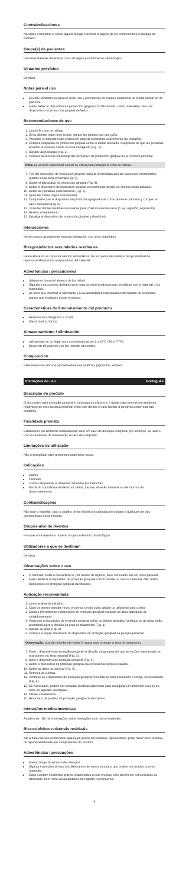Contraindicaciones
No utilice el material si existe alguna alergia conocida a alguno de los componentes o alergias de contacto.
Grupo(s) de pacientes
Personas tratadas durante el curso de algún procedimiento odontológico.
Usuarios previstos
Dentista
Notas para el uso
El DMG MiniDam es para un único uso y por motivos de higiene solamente se puede utilizar en un paciente.
Evitar dañar el dispositivo de protección gingival con hilo dental u otros materiales. No usar dispositivos de protección gingival dañados.
Recomendaciones de uso
1. Limpie la zona de trabajo.
2. Si los dientes están muy juntos: separe los dientes con una cuña.
3. Preestire el dispositivo de protección gingival separando suavemente las pestañas.
4. Coloque el aparato de protección gingival sobre el diente afectado. Asegúrese de que las pestañas apunten la zona en donde se está trabajando (Fig. 1).
5. Separe las pestañas (Fig. 2).
6. Coloque la sección interdental del dispositivo de protección gingival en la posición proximal.
Nota: La sección interdental central se utiliza para proteger la zona de trabajo.
7. Tire del dispositivo de protección gingival hacia la encía hasta que las secciones interdentales queden en la zona proximal (Fig. 3).
8. Suelte el dispositivo de protección gingival (Fig. 4).
9. Doble el dispositivo de protección gingival cervicalmente donde los dientes están aislados.
10. Doble las pestañas cervicalmente (Fig. 5).
11. Quite las cuñas según corresponda.
12. Compruebe que el dispositivo de protección gingival esté correctamente colocado y corríjalo en caso necesario (Fig. 6).
13. Tome las demás medidas necesarias para crear un entorno seco (p. ej., algodón, aspiración).
14. Realice el tratamiento.
15. Extraiga el dispositivo de protección gingival y deséchelo.
Interacciones
No se conoce actualmente ninguna interacción con otros materiales.
Riesgos/efectos secundarios residuales
Hasta ahora no se conocen efectos secundarios. No se puede descartar el riesgo residual de hipersensibilidad a los componentes del material
Advertencias / precauciones
¡Mantener fuera del alcance de los niños!
Siga las instrucciones del fabricante para los otros productos que se utilizan con el material o los materiales.
Se tiene que informar al fabricante y a las autoridades responsables de registro de incidentes graves que impliquen a este producto.
Características de funcionamiento del producto
Resistencia a desgarros ≥ 15 [N]
Elasticidad ≥15 [mm]
Almacenamiento / eliminación
¡Almacenar en un lugar seco a temperaturas de 2 a 25°C (36 a 77°F)!
Desechar de acuerdo con las normas nacionales.
Composición
Elastómeros de silicona (aproximadamente el 99 %), pigmentos, aditivos
Instruções de uso Português
Descrição do produto
O dispositivo para proteção gengival é composto de silicone e é usado para permitir um ambiente relativamente seco na área proximal entre dois dentes e para facilitar a gengiva contra materiais dentários.
Finalidade prevista
Estabelecer um ambiente relativamente seco em caso de dentição completa; por exemplo, ao usar o Icon ou materiais de restauração à base de compósito.
Limitações de utilização
Não é apropriado para ambientes totalmente secos.
Indicações
Cáries
Fluorose
Lesões idiopáticas ou traumas induzidos por manchas
Perda de substância dentária por cáries, trauma, abrasão dentária ou transtornos de desenvolvimento
Contraindicações
Não usar o material, caso o usuário tenha histórico de alergias de contato a qualquer um dos componentes deste produto.
Grupos-alvo de doentes
Pessoas em tratamento durante um procedimento odontológico.
Utilizadores a que se destinam
Dentista
Observações sobre o uso
O MiniDam DMG é descartável e, por razões de higiene, deve ser usado em um único paciente.
Evite danificar o dispositivo de proteção gengival com fio dental ou outros materiais. Não utilize dispositivos de proteção gengival danificados.
Aplicação recomendada
1. Limpe a área de trabalho.
2. Caso os dentes estejam muito próximos um do outro: afaste-os utilizando uma cunha.
3. Estique previamente o dispositivo de proteção gengival puxando as abas afastando-as cuidadosamente.
4. Posicione o dispositivo de proteção gengival sobre os dentes afetados. Verifique se as abas estão apontando para a direção da área de tratamento (Fig. 1).
5. Separe as abas (Fig. 2).
6. Coloque a seção interdental do dispositivo de proteção gengival na posição proximal.
Observação: a seção interdental mesial é usada para proteger a área de tratamento.
7. Puxe o dispositivo de proteção gengival na direção da gengiva até que as seções interdentais se posicionem na área proximal (Fig. 3).
8. Solte o dispositivo de proteção gengival (Fig. 4).
9. Dobre o dispositivo de proteção gengival na cervical nos dentes isolados.
10. Dobre as abas na cervical (Fig. 5).
11. Remova as cunhas.
12. Verifique se o dispositivo de proteção gengival encontra-se bem assentado e corrija, se necessário (Fig. 6).
13. Se necessário, podem ser tomadas medidas adicionais para assegurar um ambiente seco (p.ex. rolos de algodão, aspiração).
14. Efetue o tratamento.
15. Remova o dispositivo de proteção gengival e descarte-o.
Interações medicamentosas
Atualmente, não há informações sobre interações com outros materiais.
Riscos/efeitos colaterais residuais
Até à data não são conhecidos quaisquer efeitos secundários. Apesar disso, pode haver risco residual de hipersensibilidade aos componentes do produto
Advertências / precauções
Manter longe do alcance de crianças!
Siga as instruções de uso dos fabricantes de outros produtos que podem ser usados com os materiais.
Caso ocorram incidentes graves relacionados a este produto, eles devem ser comunicados ao fabricante, bem como às autoridades de registro responsáveis.
4